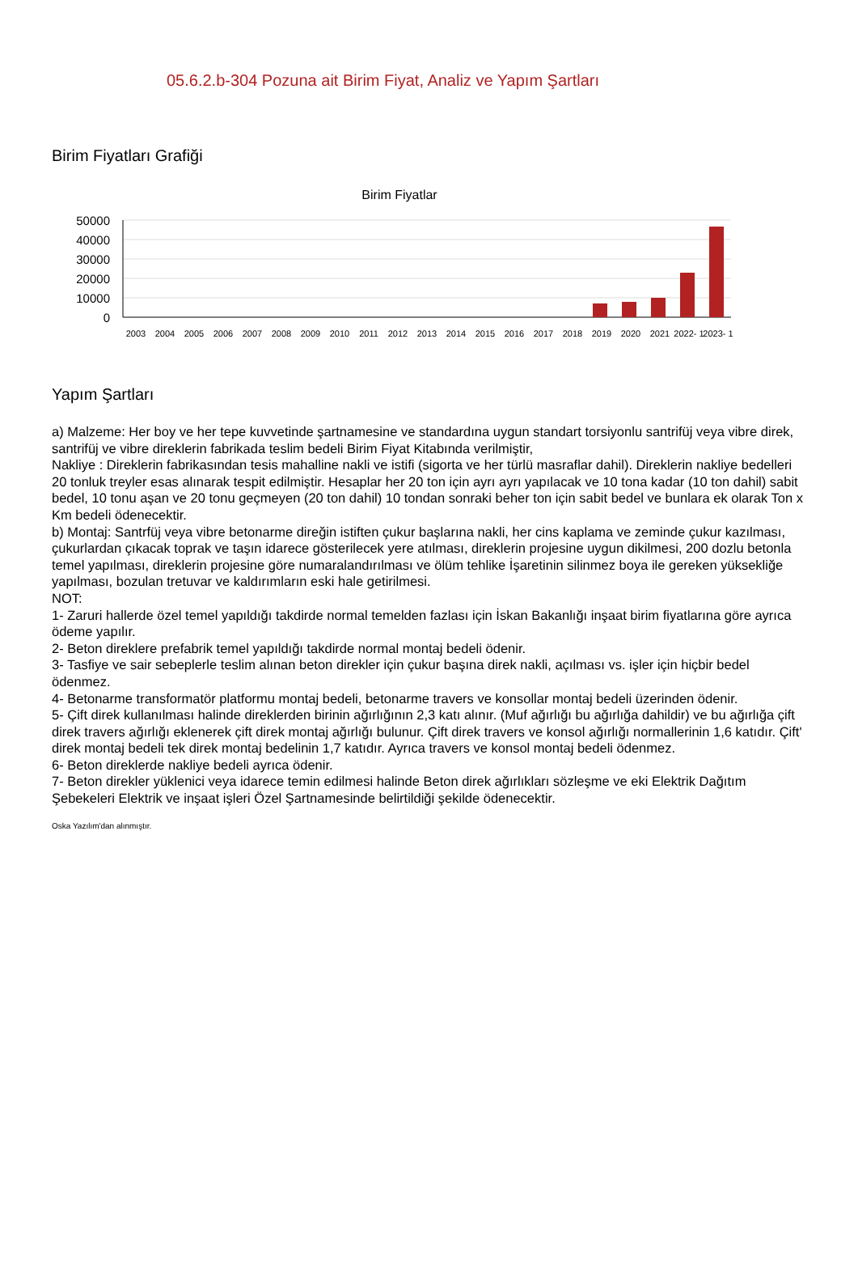05.6.2.b-304 Pozuna ait Birim Fiyat, Analiz ve Yapım Şartları
Birim Fiyatları Grafiği
Birim Fiyatlar
50000
40000
30000
20000
10000
0
2003
2004
2005
2006
2007
2008
2009
2010
2011
2012
2013
2014
2015
2016
2017
2018
2019
2020
2021
2022- 1
2023- 1
Yapım Şartları
a) Malzeme: Her boy ve her tepe kuvvetinde şartnamesine ve standardına uygun standart torsiyonlu santrifüj veya vibre direk, santrifüj ve vibre direklerin fabrikada teslim bedeli Birim Fiyat Kitabında verilmiştir,
Nakliye : Direklerin fabrikasından tesis mahalline nakli ve istifi (sigorta ve her türlü masraflar dahil). Direklerin nakliye bedelleri 20 tonluk treyler esas alınarak tespit edilmiştir. Hesaplar her 20 ton için ayrı ayrı yapılacak ve 10 tona kadar (10 ton dahil) sabit bedel, 10 tonu aşan ve 20 tonu geçmeyen (20 ton dahil) 10 tondan sonraki beher ton için sabit bedel ve bunlara ek olarak Ton x Km bedeli ödenecektir.
b) Montaj: Santrfüj veya vibre betonarme direğin istiften çukur başlarına nakli, her cins kaplama ve zeminde çukur kazılması, çukurlardan çıkacak toprak ve taşın idarece gösterilecek yere atılması, direklerin projesine uygun dikilmesi, 200 dozlu betonla temel yapılması, direklerin projesine göre numaralandırılması ve ölüm tehlike İşaretinin silinmez boya ile gereken yüksekliğe yapılması, bozulan tretuvar ve kaldırımların eski hale getirilmesi.
NOT:
1- Zaruri hallerde özel temel yapıldığı takdirde normal temelden fazlası için İskan Bakanlığı inşaat birim fiyatlarına göre ayrıca ödeme yapılır.
2- Beton direklere prefabrik temel yapıldığı takdirde normal montaj bedeli ödenir.
3- Tasfiye ve sair sebeplerle teslim alınan beton direkler için çukur başına direk nakli, açılması vs. işler için hiçbir bedel ödenmez.
4- Betonarme transformatör platformu montaj bedeli, betonarme travers ve konsollar montaj bedeli üzerinden ödenir.
5- Çift direk kullanılması halinde direklerden birinin ağırlığının 2,3 katı alınır. (Muf ağırlığı bu ağırlığa dahildir) ve bu ağırlığa çift direk travers ağırlığı eklenerek çift direk montaj ağırlığı bulunur. Çift direk travers ve konsol ağırlığı normallerinin 1,6 katıdır. Çift' direk montaj bedeli tek direk montaj bedelinin 1,7 katıdır. Ayrıca travers ve konsol montaj bedeli ödenmez.
6- Beton direklerde nakliye bedeli ayrıca ödenir.
7- Beton direkler yüklenici veya idarece temin edilmesi halinde Beton direk ağırlıkları sözleşme ve eki Elektrik Dağıtım Şebekeleri Elektrik ve inşaat işleri Özel Şartnamesinde belirtildiği şekilde ödenecektir.
Oska Yazılım'dan alınmıştır.